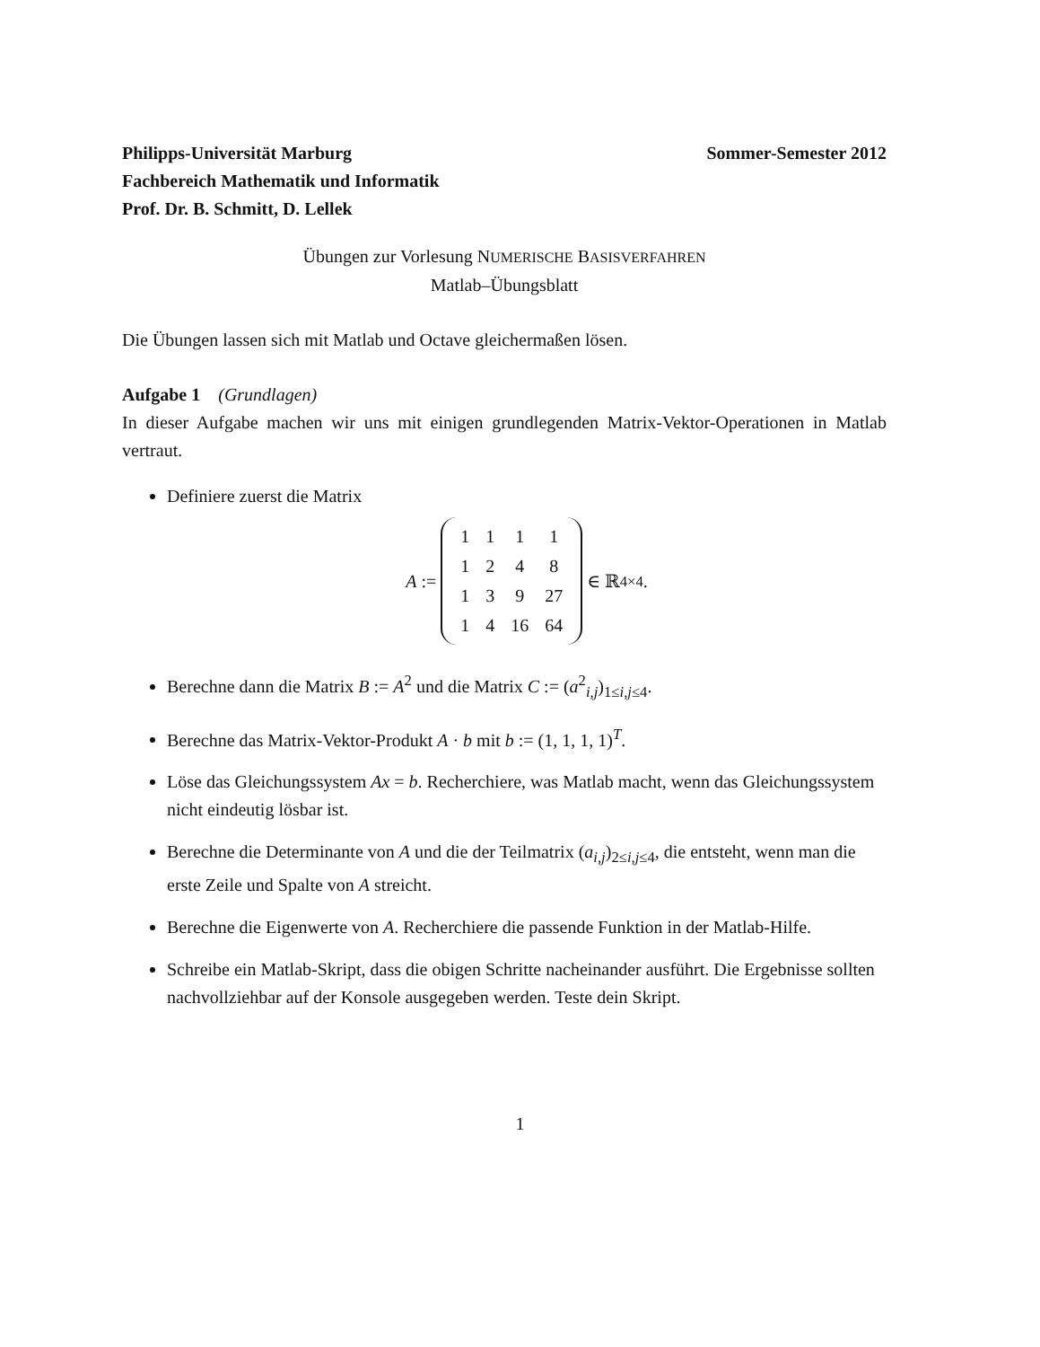Philipps-Universität Marburg Sommer-Semester 2012
Fachbereich Mathematik und Informatik
Prof. Dr. B. Schmitt, D. Lellek
Übungen zur Vorlesung NUMERISCHE BASISVERFAHREN
Matlab–Übungsblatt
Die Übungen lassen sich mit Matlab und Octave gleichermaßen lösen.
Aufgabe 1 (Grundlagen)
In dieser Aufgabe machen wir uns mit einigen grundlegenden Matrix-Vektor-Operationen in Matlab vertraut.
Definiere zuerst die Matrix
A :=
| 1 | 1 | 1 | 1 |
| 1 | 2 | 4 | 8 |
| 1 | 3 | 9 | 27 |
| 1 | 4 | 16 | 64 |
∈ ℝ<sup>4×4</sup>.
Berechne dann die Matrix B := A<sup>2</sup> und die Matrix C := (a<sup>2</sup><sub>i,j</sub>)<sub>1≤i,j≤4</sub>.
Berechne das Matrix-Vektor-Produkt A · b mit b := (1, 1, 1, 1)<sup>T</sup>.
Löse das Gleichungssystem Ax = b. Recherchiere, was Matlab macht, wenn das Gleichungssystem nicht eindeutig lösbar ist.
Berechne die Determinante von A und die der Teilmatrix (a<sub>i,j</sub>)<sub>2≤i,j≤4</sub>, die entsteht, wenn man die erste Zeile und Spalte von A streicht.
Berechne die Eigenwerte von A. Recherchiere die passende Funktion in der Matlab-Hilfe.
Schreibe ein Matlab-Skript, dass die obigen Schritte nacheinander ausführt. Die Ergebnisse sollten nachvollziehbar auf der Konsole ausgegeben werden. Teste dein Skript.
1